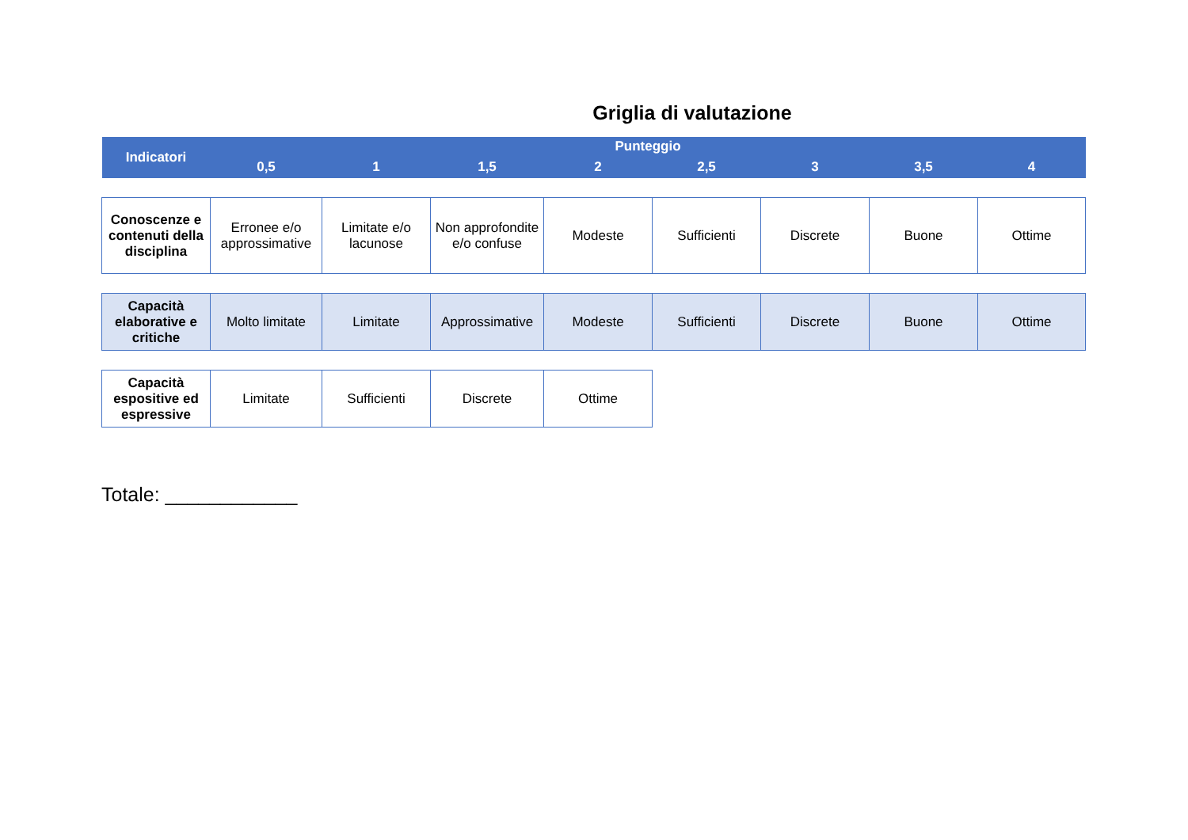Griglia di valutazione
| Indicatori | Punteggio | | | | | | | |
| | 0,5 | 1 | 1,5 | 2 | 2,5 | 3 | 3,5 | 4 |
| Conoscenze e contenuti della disciplina | Erronee e/o approssimative | Limitate e/o lacunose | Non approfondite e/o confuse | Modeste | Sufficienti | Discrete | Buone | Ottime |
| Capacità elaborative e critiche | Molto limitate | Limitate | Approssimative | Modeste | Sufficienti | Discrete | Buone | Ottime |
| Capacità espositive ed espressive | Limitate | Sufficienti | Discrete | Ottime | | | | |
Totale: ____________